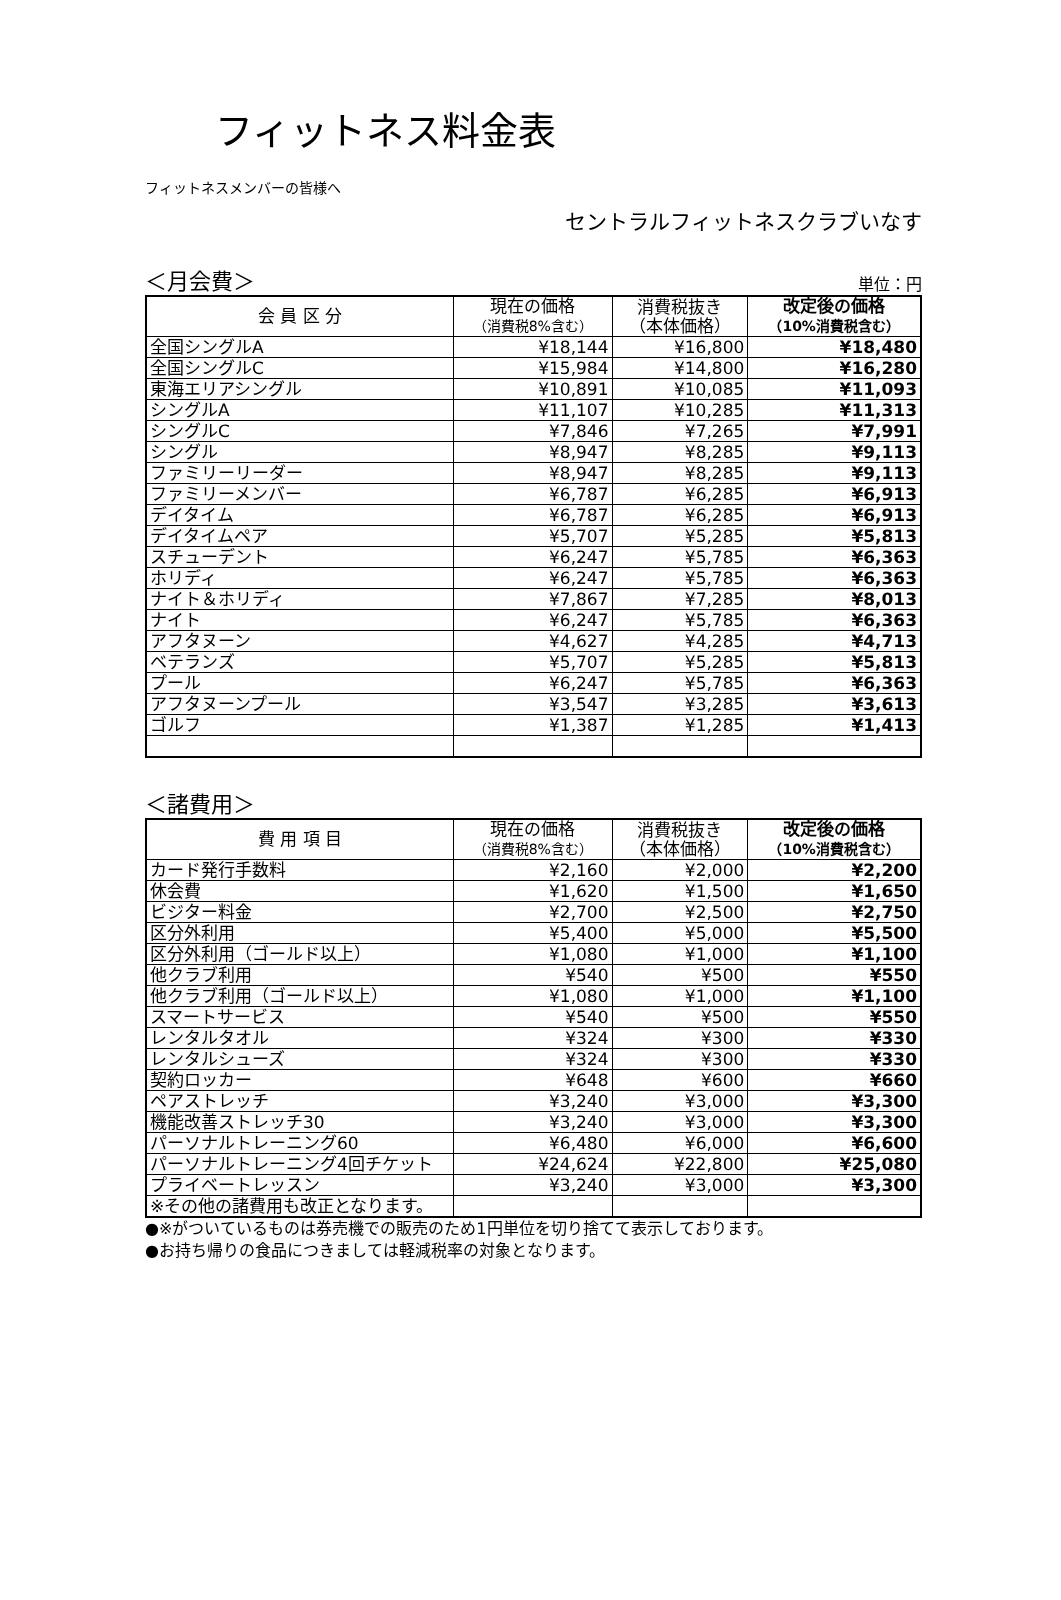フィットネス料金表
フィットネスメンバーの皆様へ
セントラルフィットネスクラブいなす
＜月会費＞ 単位：円
| 会 員 区 分 | 現在の価格 （消費税8%含む） | 消費税抜き （本体価格） | 改定後の価格 （10%消費税含む） |
| --- | --- | --- | --- |
| 全国シングルA | ¥18,144 | ¥16,800 | ¥18,480 |
| 全国シングルC | ¥15,984 | ¥14,800 | ¥16,280 |
| 東海エリアシングル | ¥10,891 | ¥10,085 | ¥11,093 |
| シングルA | ¥11,107 | ¥10,285 | ¥11,313 |
| シングルC | ¥7,846 | ¥7,265 | ¥7,991 |
| シングル | ¥8,947 | ¥8,285 | ¥9,113 |
| ファミリーリーダー | ¥8,947 | ¥8,285 | ¥9,113 |
| ファミリーメンバー | ¥6,787 | ¥6,285 | ¥6,913 |
| デイタイム | ¥6,787 | ¥6,285 | ¥6,913 |
| デイタイムペア | ¥5,707 | ¥5,285 | ¥5,813 |
| スチューデント | ¥6,247 | ¥5,785 | ¥6,363 |
| ホリディ | ¥6,247 | ¥5,785 | ¥6,363 |
| ナイト＆ホリディ | ¥7,867 | ¥7,285 | ¥8,013 |
| ナイト | ¥6,247 | ¥5,785 | ¥6,363 |
| アフタヌーン | ¥4,627 | ¥4,285 | ¥4,713 |
| ベテランズ | ¥5,707 | ¥5,285 | ¥5,813 |
| プール | ¥6,247 | ¥5,785 | ¥6,363 |
| アフタヌーンプール | ¥3,547 | ¥3,285 | ¥3,613 |
| ゴルフ | ¥1,387 | ¥1,285 | ¥1,413 |
＜諸費用＞
| 費 用 項 目 | 現在の価格 （消費税8%含む） | 消費税抜き （本体価格） | 改定後の価格 （10%消費税含む） |
| --- | --- | --- | --- |
| カード発行手数料 | ¥2,160 | ¥2,000 | ¥2,200 |
| 休会費 | ¥1,620 | ¥1,500 | ¥1,650 |
| ビジター料金 | ¥2,700 | ¥2,500 | ¥2,750 |
| 区分外利用 | ¥5,400 | ¥5,000 | ¥5,500 |
| 区分外利用（ゴールド以上） | ¥1,080 | ¥1,000 | ¥1,100 |
| 他クラブ利用 | ¥540 | ¥500 | ¥550 |
| 他クラブ利用（ゴールド以上） | ¥1,080 | ¥1,000 | ¥1,100 |
| スマートサービス | ¥540 | ¥500 | ¥550 |
| レンタルタオル | ¥324 | ¥300 | ¥330 |
| レンタルシューズ | ¥324 | ¥300 | ¥330 |
| 契約ロッカー | ¥648 | ¥600 | ¥660 |
| ペアストレッチ | ¥3,240 | ¥3,000 | ¥3,300 |
| 機能改善ストレッチ30 | ¥3,240 | ¥3,000 | ¥3,300 |
| パーソナルトレーニング60 | ¥6,480 | ¥6,000 | ¥6,600 |
| パーソナルトレーニング4回チケット | ¥24,624 | ¥22,800 | ¥25,080 |
| プライベートレッスン | ¥3,240 | ¥3,000 | ¥3,300 |
| ※その他の諸費用も改正となります。 | | | |
●※がついているものは券売機での販売のため1円単位を切り捨てて表示しております。
●お持ち帰りの食品につきましては軽減税率の対象となります。